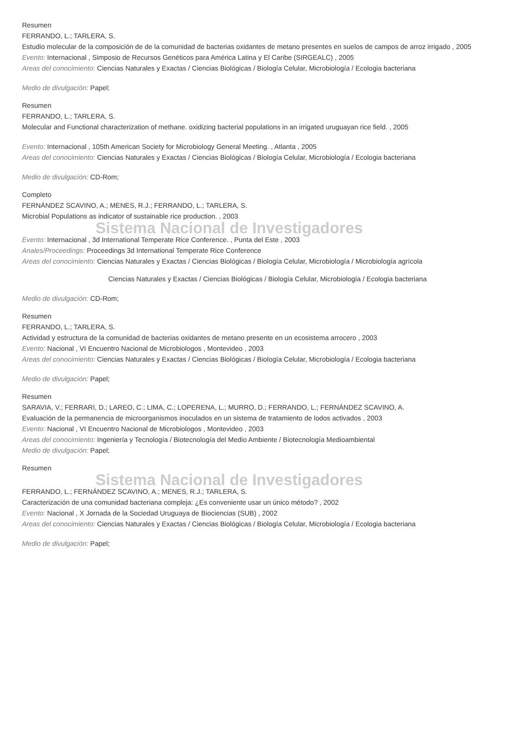Resumen
FERRANDO, L.; TARLERA, S.
Estudio molecular de la composición de de la comunidad de bacterias oxidantes de metano presentes en suelos de campos de arroz irrigado , 2005
Evento: Internacional , Simposio de Recursos Genéticos para América Latina y El Caribe (SIRGEALC) , 2005
Areas del conocimiento: Ciencias Naturales y Exactas / Ciencias Biológicas / Biología Celular, Microbiología / Ecologia bacteriana
Medio de divulgación: Papel;
Resumen
FERRANDO, L.; TARLERA, S.
Molecular and Functional characterization of methane. oxidizing bacterial populations in an irrigated uruguayan rice field. , 2005
Evento: Internacional , 105th American Society for Microbiology General Meeting. , Atlanta , 2005
Areas del conocimiento: Ciencias Naturales y Exactas / Ciencias Biológicas / Biología Celular, Microbiología / Ecologia bacteriana
Medio de divulgación: CD-Rom;
Completo
FERNÁNDEZ SCAVINO, A.; MENES, R.J.; FERRANDO, L.; TARLERA, S.
Microbial Populations as indicator of sustainable rice production. , 2003
Sistema Nacional de Investigadores
Evento: Internacional , 3d International Temperate Rice Conference. , Punta del Este , 2003
Anales/Proceedings: Proceedings 3d International Temperate Rice Conference
Areas del conocimiento: Ciencias Naturales y Exactas / Ciencias Biológicas / Biología Celular, Microbiología / Microbiología agrícola
Ciencias Naturales y Exactas / Ciencias Biológicas / Biología Celular, Microbiología / Ecologia bacteriana
Medio de divulgación: CD-Rom;
Resumen
FERRANDO, L.; TARLERA, S.
Actividad y estructura de la comunidad de bacterias oxidantes de metano presente en un ecosistema arrocero , 2003
Evento: Nacional , VI Encuentro Nacional de Microbiologos , Montevideo , 2003
Areas del conocimiento: Ciencias Naturales y Exactas / Ciencias Biológicas / Biología Celular, Microbiología / Ecologia bacteriana
Medio de divulgación: Papel;
Resumen
SARAVIA, V.; FERRARI, D.; LAREO, C.; LIMA, C.; LOPERENA, L.; MURRO, D.; FERRANDO, L.; FERNÁNDEZ SCAVINO, A.
Evaluación de la permanencia de microorganismos inoculados en un sistema de tratamiento de lodos activados , 2003
Evento: Nacional , VI Encuentro Nacional de Microbiologos , Montevideo , 2003
Areas del conocimiento: Ingeniería y Tecnología / Biotecnología del Medio Ambiente / Biotecnología Medioambiental
Medio de divulgación: Papel;
Resumen
Sistema Nacional de Investigadores
FERRANDO, L.; FERNÁNDEZ SCAVINO, A.; MENES, R.J.; TARLERA, S.
Caracterización de una comunidad bacteriana compleja: ¿Es conveniente usar un único método? , 2002
Evento: Nacional , X Jornada de la Sociedad Uruguaya de Biociencias (SUB) , 2002
Areas del conocimiento: Ciencias Naturales y Exactas / Ciencias Biológicas / Biología Celular, Microbiología / Ecologia bacteriana
Medio de divulgación: Papel;